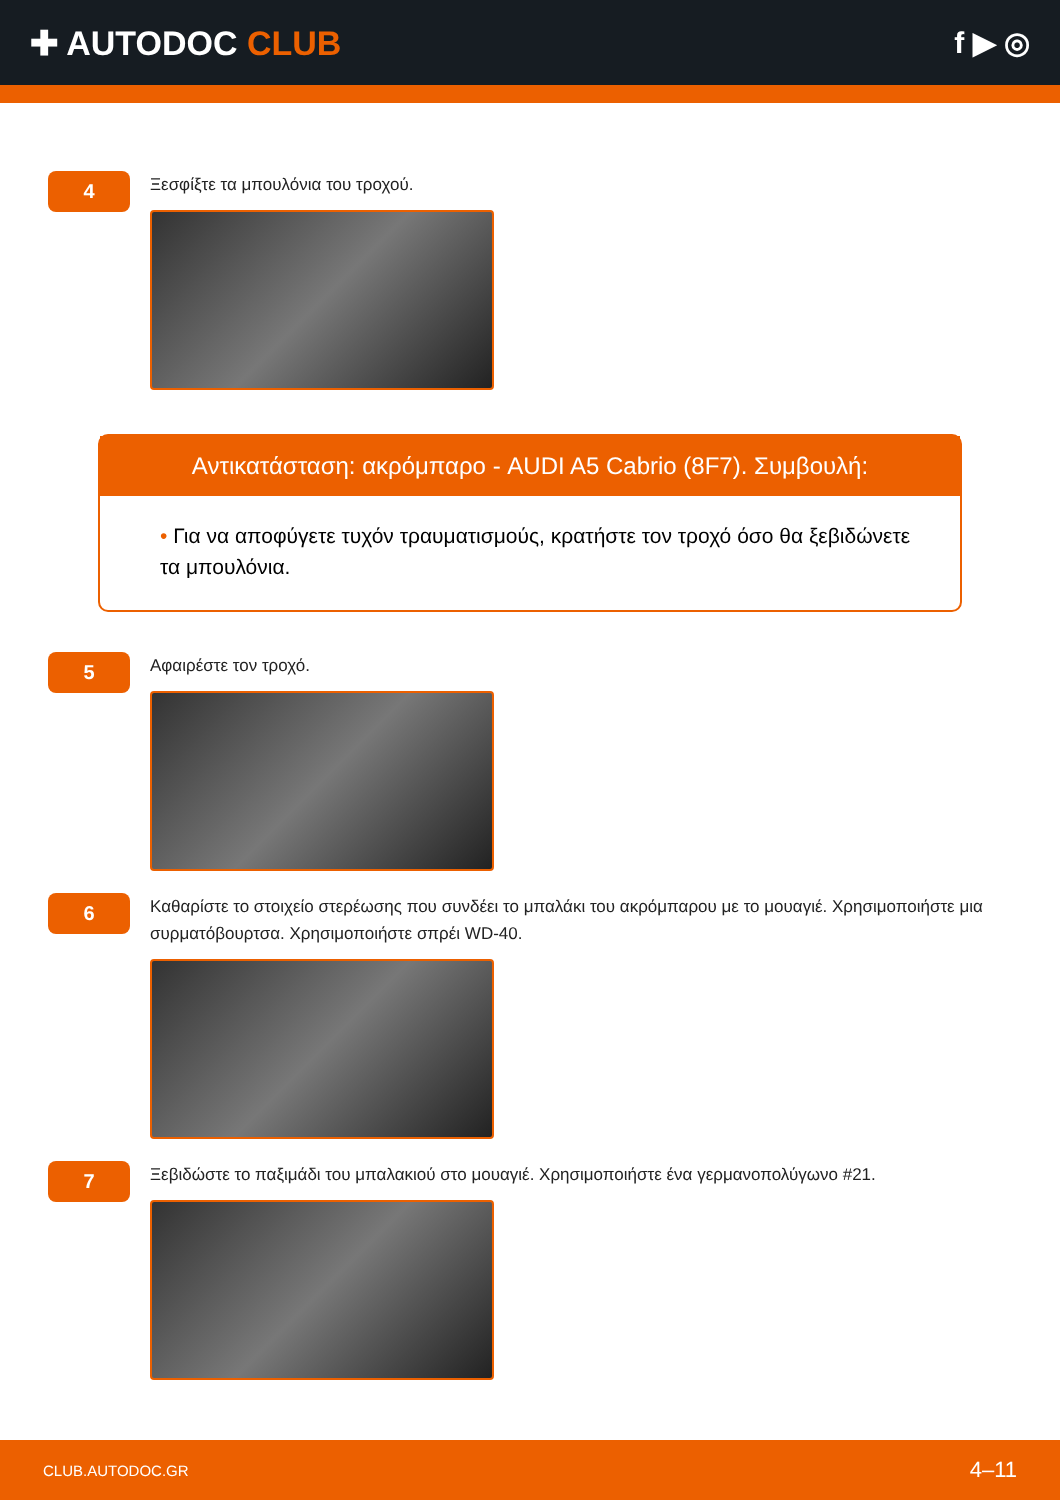✚ AUTODOC CLUB f ▶ ◎
4
Ξεσφίξτε τα μπουλόνια του τροχού.
Αντικατάσταση: ακρόμπαρο - AUDI A5 Cabrio (8F7). Συμβουλή:
• Για να αποφύγετε τυχόν τραυματισμούς, κρατήστε τον τροχό όσο θα ξεβιδώνετε τα μπουλόνια.
5
Αφαιρέστε τον τροχό.
6
Καθαρίστε το στοιχείο στερέωσης που συνδέει το μπαλάκι του ακρόμπαρου με το μουαγιέ. Χρησιμοποιήστε μια συρματόβουρτσα. Χρησιμοποιήστε σπρέι WD-40.
7
Ξεβιδώστε το παξιμάδι του μπαλακιού στο μουαγιέ. Χρησιμοποιήστε ένα γερμανοπολύγωνο #21.
CLUB.AUTODOC.GR 4–11